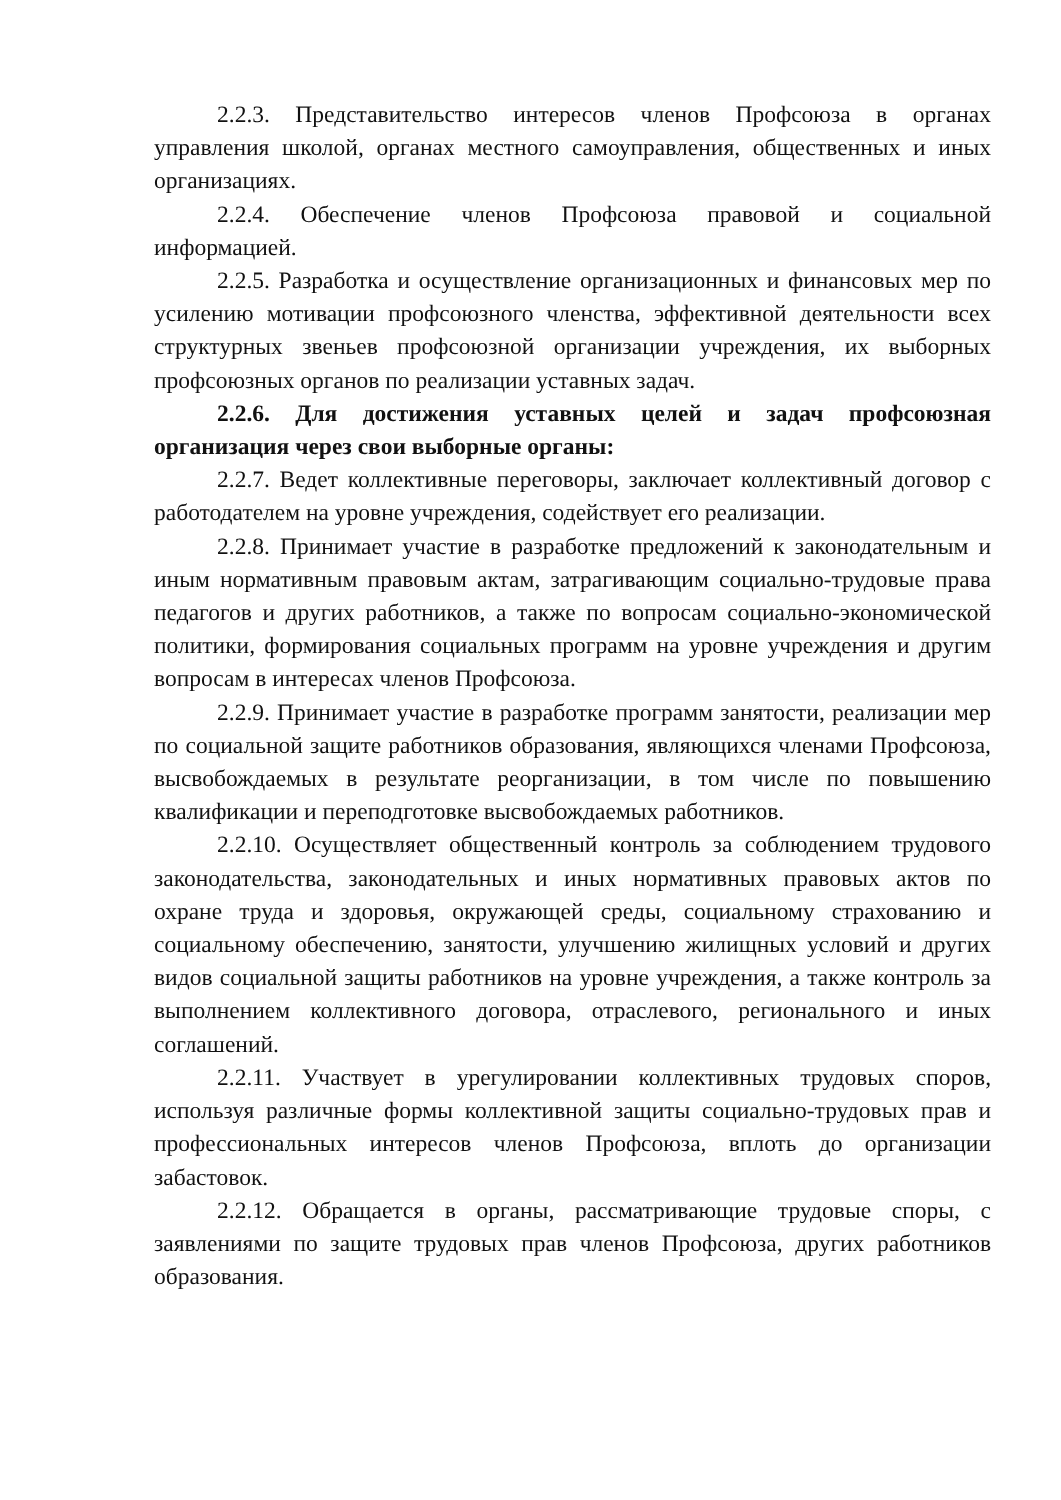2.2.3. Представительство интересов членов Профсоюза в органах управления школой, органах местного самоуправления, общественных и иных организациях.
2.2.4. Обеспечение членов Профсоюза правовой и социальной информацией.
2.2.5. Разработка и осуществление организационных и финансовых мер по усилению мотивации профсоюзного членства, эффективной деятельности всех структурных звеньев профсоюзной организации учреждения, их выборных профсоюзных органов по реализации уставных задач.
2.2.6. Для достижения уставных целей и задач профсоюзная организация через свои выборные органы:
2.2.7. Ведет коллективные переговоры, заключает коллективный договор с работодателем на уровне учреждения, содействует его реализации.
2.2.8. Принимает участие в разработке предложений к законодательным и иным нормативным правовым актам, затрагивающим социально-трудовые права педагогов и других работников, а также по вопросам социально-экономической политики, формирования социальных программ на уровне учреждения и другим вопросам в интересах членов Профсоюза.
2.2.9. Принимает участие в разработке программ занятости, реализации мер по социальной защите работников образования, являющихся членами Профсоюза, высвобождаемых в результате реорганизации, в том числе по повышению квалификации и переподготовке высвобождаемых работников.
2.2.10. Осуществляет общественный контроль за соблюдением трудового законодательства, законодательных и иных нормативных правовых актов по охране труда и здоровья, окружающей среды, социальному страхованию и социальному обеспечению, занятости, улучшению жилищных условий и других видов социальной защиты работников на уровне учреждения, а также контроль за выполнением коллективного договора, отраслевого, регионального и иных соглашений.
2.2.11. Участвует в урегулировании коллективных трудовых споров, используя различные формы коллективной защиты социально-трудовых прав и профессиональных интересов членов Профсоюза, вплоть до организации забастовок.
2.2.12. Обращается в органы, рассматривающие трудовые споры, с заявлениями по защите трудовых прав членов Профсоюза, других работников образования.